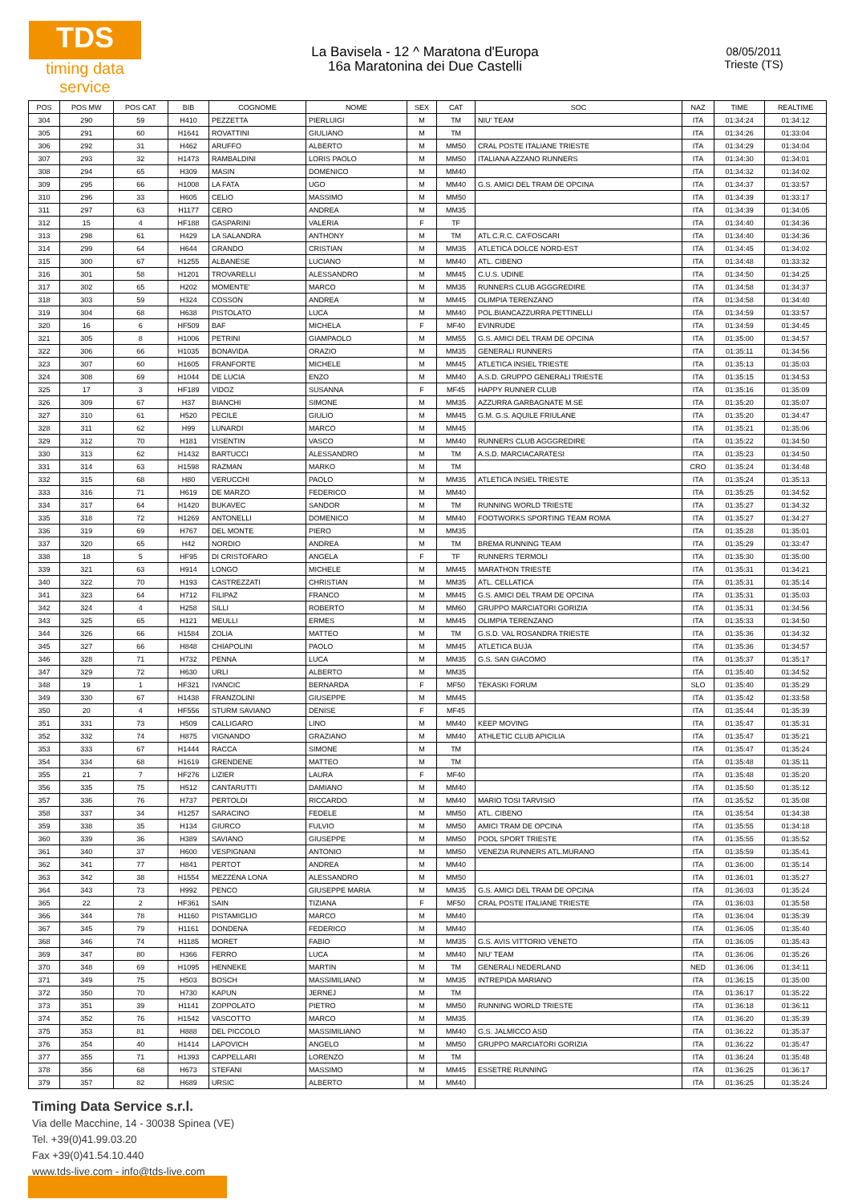TDS
timing data service
La Bavisela - 12 ^ Maratona d'Europa
16a Maratonina dei Due Castelli
08/05/2011
Trieste (TS)
| POS | POS MW | POS CAT | BIB | COGNOME | NOME | SEX | CAT | SOC | NAZ | TIME | REALTIME |
| --- | --- | --- | --- | --- | --- | --- | --- | --- | --- | --- | --- |
| 304 | 290 | 59 | H410 | PEZZETTA | PIERLUIGI | M | TM | NIU' TEAM | ITA | 01:34:24 | 01:34:12 |
| 305 | 291 | 60 | H1641 | ROVATTINI | GIULIANO | M | TM | | ITA | 01:34:26 | 01:33:04 |
| 306 | 292 | 31 | H462 | ARUFFO | ALBERTO | M | MM50 | CRAL POSTE ITALIANE TRIESTE | ITA | 01:34:29 | 01:34:04 |
| 307 | 293 | 32 | H1473 | RAMBALDINI | LORIS PAOLO | M | MM50 | ITALIANA AZZANO RUNNERS | ITA | 01:34:30 | 01:34:01 |
| 308 | 294 | 65 | H309 | MASIN | DOMENICO | M | MM40 | | ITA | 01:34:32 | 01:34:02 |
| 309 | 295 | 66 | H1008 | LA FATA | UGO | M | MM40 | G.S. AMICI DEL TRAM DE OPCINA | ITA | 01:34:37 | 01:33:57 |
| 310 | 296 | 33 | H605 | CELIO | MASSIMO | M | MM50 | | ITA | 01:34:39 | 01:33:17 |
| 311 | 297 | 63 | H1177 | CERO | ANDREA | M | MM35 | | ITA | 01:34:39 | 01:34:05 |
| 312 | 15 | 4 | HF188 | GASPARINI | VALERIA | F | TF | | ITA | 01:34:40 | 01:34:36 |
| 313 | 298 | 61 | H429 | LA SALANDRA | ANTHONY | M | TM | ATL C.R.C. CA'FOSCARI | ITA | 01:34:40 | 01:34:36 |
| 314 | 299 | 64 | H644 | GRANDO | CRISTIAN | M | MM35 | ATLETICA DOLCE NORD-EST | ITA | 01:34:45 | 01:34:02 |
| 315 | 300 | 67 | H1255 | ALBANESE | LUCIANO | M | MM40 | ATL. CIBENO | ITA | 01:34:48 | 01:33:32 |
| 316 | 301 | 58 | H1201 | TROVARELLI | ALESSANDRO | M | MM45 | C.U.S. UDINE | ITA | 01:34:50 | 01:34:25 |
| 317 | 302 | 65 | H202 | MOMENTE' | MARCO | M | MM35 | RUNNERS CLUB AGGGREDIRE | ITA | 01:34:58 | 01:34:37 |
| 318 | 303 | 59 | H324 | COSSON | ANDREA | M | MM45 | OLIMPIA TERENZANO | ITA | 01:34:58 | 01:34:40 |
| 319 | 304 | 68 | H638 | PISTOLATO | LUCA | M | MM40 | POL.BIANCAZZURRA PETTINELLI | ITA | 01:34:59 | 01:33:57 |
| 320 | 16 | 6 | HF509 | BAF | MICHELA | F | MF40 | EVINRUDE | ITA | 01:34:59 | 01:34:45 |
| 321 | 305 | 8 | H1006 | PETRINI | GIAMPAOLO | M | MM55 | G.S. AMICI DEL TRAM DE OPCINA | ITA | 01:35:00 | 01:34:57 |
| 322 | 306 | 66 | H1035 | BONAVIDA | ORAZIO | M | MM35 | GENERALI RUNNERS | ITA | 01:35:11 | 01:34:56 |
| 323 | 307 | 60 | H1605 | FRANFORTE | MICHELE | M | MM45 | ATLETICA INSIEL TRIESTE | ITA | 01:35:13 | 01:35:03 |
| 324 | 308 | 69 | H1044 | DE LUCIA | ENZO | M | MM40 | A.S.D. GRUPPO GENERALI TRIESTE | ITA | 01:35:15 | 01:34:53 |
| 325 | 17 | 3 | HF189 | VIDOZ | SUSANNA | F | MF45 | HAPPY RUNNER CLUB | ITA | 01:35:16 | 01:35:09 |
| 326 | 309 | 67 | H37 | BIANCHI | SIMONE | M | MM35 | AZZURRA GARBAGNATE M.SE | ITA | 01:35:20 | 01:35:07 |
| 327 | 310 | 61 | H520 | PECILE | GIULIO | M | MM45 | G.M. G.S. AQUILE FRIULANE | ITA | 01:35:20 | 01:34:47 |
| 328 | 311 | 62 | H99 | LUNARDI | MARCO | M | MM45 | | ITA | 01:35:21 | 01:35:06 |
| 329 | 312 | 70 | H181 | VISENTIN | VASCO | M | MM40 | RUNNERS CLUB AGGGREDIRE | ITA | 01:35:22 | 01:34:50 |
| 330 | 313 | 62 | H1432 | BARTUCCI | ALESSANDRO | M | TM | A.S.D. MARCIACARATESI | ITA | 01:35:23 | 01:34:50 |
| 331 | 314 | 63 | H1598 | RAZMAN | MARKO | M | TM | | CRO | 01:35:24 | 01:34:48 |
| 332 | 315 | 68 | H80 | VERUCCHI | PAOLO | M | MM35 | ATLETICA INSIEL TRIESTE | ITA | 01:35:24 | 01:35:13 |
| 333 | 316 | 71 | H619 | DE MARZO | FEDERICO | M | MM40 | | ITA | 01:35:25 | 01:34:52 |
| 334 | 317 | 64 | H1420 | BUKAVEC | SANDOR | M | TM | RUNNING WORLD TRIESTE | ITA | 01:35:27 | 01:34:32 |
| 335 | 318 | 72 | H1269 | ANTONELLI | DOMENICO | M | MM40 | FOOTWORKS SPORTING TEAM ROMA | ITA | 01:35:27 | 01:34:27 |
| 336 | 319 | 69 | H767 | DEL MONTE | PIERO | M | MM35 | | ITA | 01:35:28 | 01:35:01 |
| 337 | 320 | 65 | H42 | NORDIO | ANDREA | M | TM | BREMA RUNNING TEAM | ITA | 01:35:29 | 01:33:47 |
| 338 | 18 | 5 | HF95 | DI CRISTOFARO | ANGELA | F | TF | RUNNERS TERMOLI | ITA | 01:35:30 | 01:35:00 |
| 339 | 321 | 63 | H914 | LONGO | MICHELE | M | MM45 | MARATHON TRIESTE | ITA | 01:35:31 | 01:34:21 |
| 340 | 322 | 70 | H193 | CASTREZZATI | CHRISTIAN | M | MM35 | ATL. CELLATICA | ITA | 01:35:31 | 01:35:14 |
| 341 | 323 | 64 | H712 | FILIPAZ | FRANCO | M | MM45 | G.S. AMICI DEL TRAM DE OPCINA | ITA | 01:35:31 | 01:35:03 |
| 342 | 324 | 4 | H258 | SILLI | ROBERTO | M | MM60 | GRUPPO MARCIATORI GORIZIA | ITA | 01:35:31 | 01:34:56 |
| 343 | 325 | 65 | H121 | MEULLI | ERMES | M | MM45 | OLIMPIA TERENZANO | ITA | 01:35:33 | 01:34:50 |
| 344 | 326 | 66 | H1584 | ZOLIA | MATTEO | M | TM | G.S.D. VAL ROSANDRA TRIESTE | ITA | 01:35:36 | 01:34:32 |
| 345 | 327 | 66 | H848 | CHIAPOLINI | PAOLO | M | MM45 | ATLETICA BUJA | ITA | 01:35:36 | 01:34:57 |
| 346 | 328 | 71 | H732 | PENNA | LUCA | M | MM35 | G.S. SAN GIACOMO | ITA | 01:35:37 | 01:35:17 |
| 347 | 329 | 72 | H630 | URLI | ALBERTO | M | MM35 | | ITA | 01:35:40 | 01:34:52 |
| 348 | 19 | 1 | HF321 | IVANCIC | BERNARDA | F | MF50 | TEKASKI FORUM | SLO | 01:35:40 | 01:35:29 |
| 349 | 330 | 67 | H1438 | FRANZOLINI | GIUSEPPE | M | MM45 | | ITA | 01:35:42 | 01:33:58 |
| 350 | 20 | 4 | HF556 | STURM SAVIANO | DENISE | F | MF45 | | ITA | 01:35:44 | 01:35:39 |
| 351 | 331 | 73 | H509 | CALLIGARO | LINO | M | MM40 | KEEP MOVING | ITA | 01:35:47 | 01:35:31 |
| 352 | 332 | 74 | H875 | VIGNANDO | GRAZIANO | M | MM40 | ATHLETIC CLUB APICILIA | ITA | 01:35:47 | 01:35:21 |
| 353 | 333 | 67 | H1444 | RACCA | SIMONE | M | TM | | ITA | 01:35:47 | 01:35:24 |
| 354 | 334 | 68 | H1619 | GRENDENE | MATTEO | M | TM | | ITA | 01:35:48 | 01:35:11 |
| 355 | 21 | 7 | HF276 | LIZIER | LAURA | F | MF40 | | ITA | 01:35:48 | 01:35:20 |
| 356 | 335 | 75 | H512 | CANTARUTTI | DAMIANO | M | MM40 | | ITA | 01:35:50 | 01:35:12 |
| 357 | 336 | 76 | H737 | PERTOLDI | RICCARDO | M | MM40 | MARIO TOSI TARVISIO | ITA | 01:35:52 | 01:35:08 |
| 358 | 337 | 34 | H1257 | SARACINO | FEDELE | M | MM50 | ATL. CIBENO | ITA | 01:35:54 | 01:34:38 |
| 359 | 338 | 35 | H134 | GIURCO | FULVIO | M | MM50 | AMICI TRAM DE OPCINA | ITA | 01:35:55 | 01:34:18 |
| 360 | 339 | 36 | H389 | SAVIANO | GIUSEPPE | M | MM50 | POOL SPORT TRIESTE | ITA | 01:35:55 | 01:35:52 |
| 361 | 340 | 37 | H600 | VESPIGNANI | ANTONIO | M | MM50 | VENEZIA RUNNERS ATL.MURANO | ITA | 01:35:59 | 01:35:41 |
| 362 | 341 | 77 | H841 | PERTOT | ANDREA | M | MM40 | | ITA | 01:36:00 | 01:35:14 |
| 363 | 342 | 38 | H1554 | MEZZENA LONA | ALESSANDRO | M | MM50 | | ITA | 01:36:01 | 01:35:27 |
| 364 | 343 | 73 | H992 | PENCO | GIUSEPPE MARIA | M | MM35 | G.S. AMICI DEL TRAM DE OPCINA | ITA | 01:36:03 | 01:35:24 |
| 365 | 22 | 2 | HF361 | SAIN | TIZIANA | F | MF50 | CRAL POSTE ITALIANE TRIESTE | ITA | 01:36:03 | 01:35:58 |
| 366 | 344 | 78 | H1160 | PISTAMIGLIO | MARCO | M | MM40 | | ITA | 01:36:04 | 01:35:39 |
| 367 | 345 | 79 | H1161 | DONDENA | FEDERICO | M | MM40 | | ITA | 01:36:05 | 01:35:40 |
| 368 | 346 | 74 | H1185 | MORET | FABIO | M | MM35 | G.S. AVIS VITTORIO VENETO | ITA | 01:36:05 | 01:35:43 |
| 369 | 347 | 80 | H366 | FERRO | LUCA | M | MM40 | NIU' TEAM | ITA | 01:36:06 | 01:35:26 |
| 370 | 348 | 69 | H1095 | HENNEKE | MARTIN | M | TM | GENERALI NEDERLAND | NED | 01:36:06 | 01:34:11 |
| 371 | 349 | 75 | H503 | BOSCH | MASSIMILIANO | M | MM35 | INTREPIDA MARIANO | ITA | 01:36:15 | 01:35:00 |
| 372 | 350 | 70 | H730 | KAPUN | JERNEJ | M | TM | | ITA | 01:36:17 | 01:35:22 |
| 373 | 351 | 39 | H1141 | ZOPPOLATO | PIETRO | M | MM50 | RUNNING WORLD TRIESTE | ITA | 01:36:18 | 01:36:11 |
| 374 | 352 | 76 | H1542 | VASCOTTO | MARCO | M | MM35 | | ITA | 01:36:20 | 01:35:39 |
| 375 | 353 | 81 | H888 | DEL PICCOLO | MASSIMILIANO | M | MM40 | G.S. JALMICCO ASD | ITA | 01:36:22 | 01:35:37 |
| 376 | 354 | 40 | H1414 | LAPOVICH | ANGELO | M | MM50 | GRUPPO MARCIATORI GORIZIA | ITA | 01:36:22 | 01:35:47 |
| 377 | 355 | 71 | H1393 | CAPPELLARI | LORENZO | M | TM | | ITA | 01:36:24 | 01:35:48 |
| 378 | 356 | 68 | H673 | STEFANI | MASSIMO | M | MM45 | ESSETRE RUNNING | ITA | 01:36:25 | 01:36:17 |
| 379 | 357 | 82 | H689 | URSIC | ALBERTO | M | MM40 | | ITA | 01:36:25 | 01:35:24 |
Timing Data Service s.r.l.
Via delle Macchine, 14 - 30038 Spinea (VE)
Tel. +39(0)41.99.03.20
Fax +39(0)41.54.10.440
www.tds-live.com - info@tds-live.com